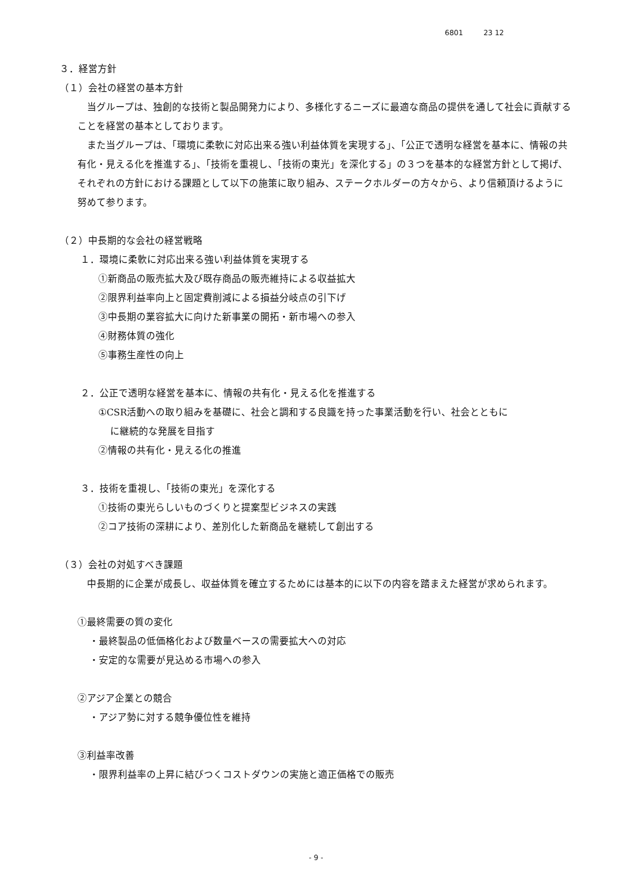6801 23 12
３．経営方針
（１）会社の経営の基本方針
当グループは、独創的な技術と製品開発力により、多様化するニーズに最適な商品の提供を通して社会に貢献することを経営の基本としております。
また当グループは、「環境に柔軟に対応出来る強い利益体質を実現する」、「公正で透明な経営を基本に、情報の共有化・見える化を推進する」、「技術を重視し、「技術の東光」を深化する」の３つを基本的な経営方針として掲げ、それぞれの方針における課題として以下の施策に取り組み、ステークホルダーの方々から、より信頼頂けるように努めて参ります。
（２）中長期的な会社の経営戦略
１．環境に柔軟に対応出来る強い利益体質を実現する
①新商品の販売拡大及び既存商品の販売維持による収益拡大
②限界利益率向上と固定費削減による損益分岐点の引下げ
③中長期の業容拡大に向けた新事業の開拓・新市場への参入
④財務体質の強化
⑤事務生産性の向上
２．公正で透明な経営を基本に、情報の共有化・見える化を推進する
①CSR活動への取り組みを基礎に、社会と調和する良識を持った事業活動を行い、社会とともに
に継続的な発展を目指す
②情報の共有化・見える化の推進
３．技術を重視し、「技術の東光」を深化する
①技術の東光らしいものづくりと提案型ビジネスの実践
②コア技術の深耕により、差別化した新商品を継続して創出する
（３）会社の対処すべき課題
中長期的に企業が成長し、収益体質を確立するためには基本的に以下の内容を踏まえた経営が求められます。
①最終需要の質の変化
・最終製品の低価格化および数量ベースの需要拡大への対応
・安定的な需要が見込める市場への参入
②アジア企業との競合
・アジア勢に対する競争優位性を維持
③利益率改善
・限界利益率の上昇に結びつくコストダウンの実施と適正価格での販売
- 9 -